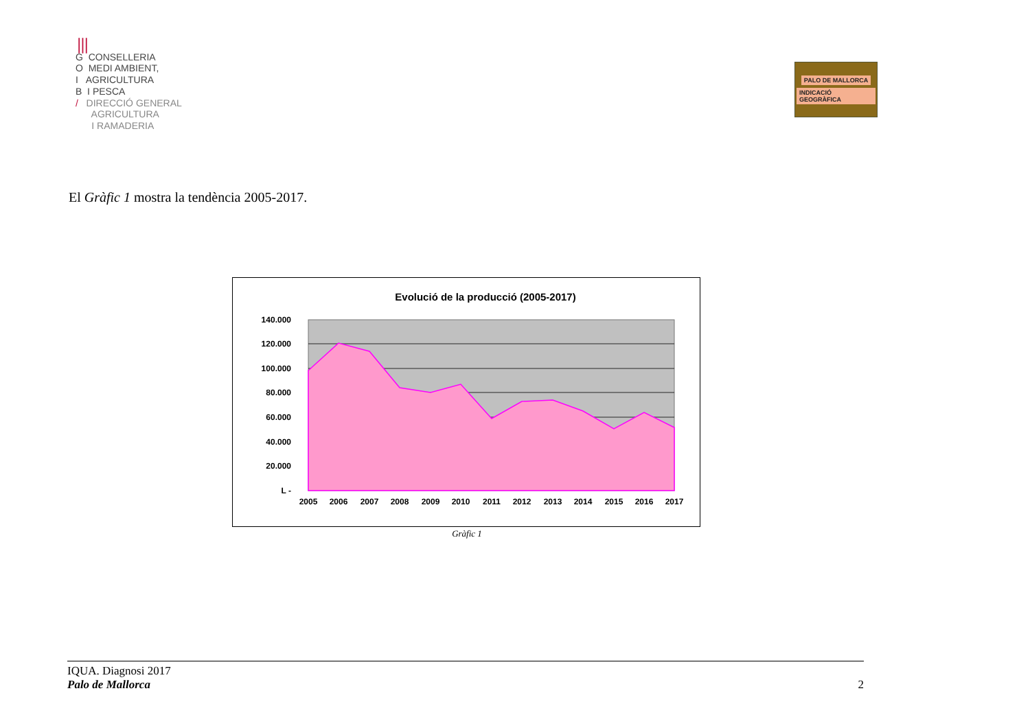⦀
G CONSELLERIA
O MEDI AMBIENT,
I AGRICULTURA
B I PESCA
/ DIRECCIÓ GENERAL
AGRICULTURA
I RAMADERIA
PALO DE MALLORCA
INDICACIÓ GEOGRÀFICA
El Gràfic 1 mostra la tendència 2005-2017.
Evolució de la producció (2005-2017)
140.000
120.000
100.000
80.000
60.000
40.000
20.000
L -
2005
2006
2007
2008
2009
2010
2011
2012
2013
2014
2015
2016
2017
Gràfic 1
IQUA. Diagnosi 2017
Palo de Mallorca 2